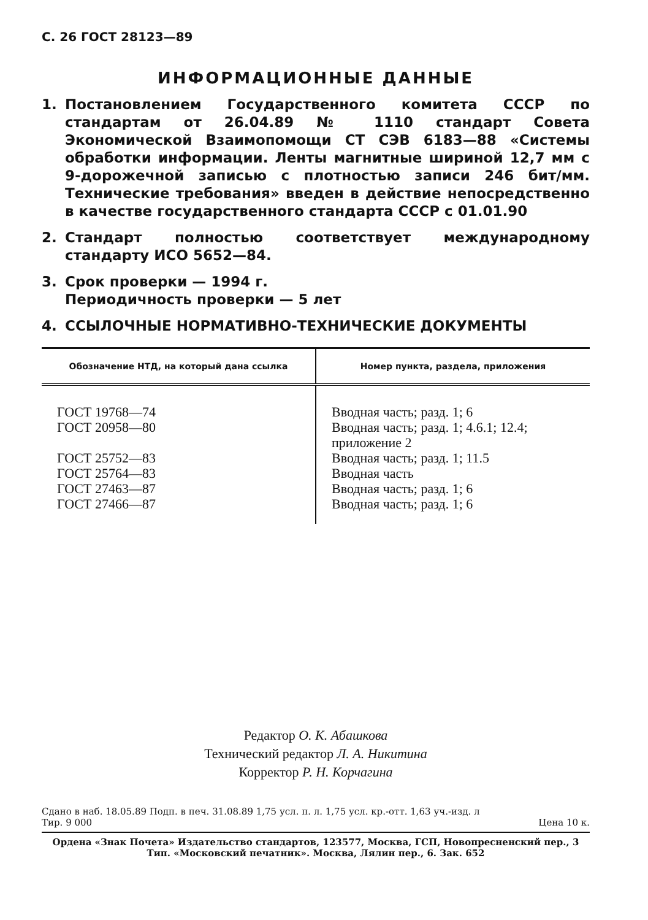С. 26 ГОСТ 28123—89
ИНФОРМАЦИОННЫЕ ДАННЫЕ
1. Постановлением Государственного комитета СССР по стандартам от 26.04.89 № 1110 стандарт Совета Экономической Взаимопомощи СТ СЭВ 6183—88 «Системы обработки информации. Ленты магнитные шириной 12,7 мм с 9-дорожечной записью с плотностью записи 246 бит/мм. Технические требования» введен в действие непосредственно в качестве государственного стандарта СССР с 01.01.90
2. Стандарт полностью соответствует международному стандарту ИСО 5652—84.
3. Срок проверки — 1994 г.
Периодичность проверки — 5 лет
4. ССЫЛОЧНЫЕ НОРМАТИВНО-ТЕХНИЧЕСКИЕ ДОКУМЕНТЫ
| Обозначение НТД, на который дана ссылка | Номер пункта, раздела, приложения |
| --- | --- |
| ГОСТ 19768—74 ГОСТ 20958—80 ГОСТ 25752—83 ГОСТ 25764—83 ГОСТ 27463—87 ГОСТ 27466—87 | Вводная часть; разд. 1; 6 Вводная часть; разд. 1; 4.6.1; 12.4; приложение 2 Вводная часть; разд. 1; 11.5 Вводная часть Вводная часть; разд. 1; 6 Вводная часть; разд. 1; 6 |
Редактор О. К. Абашкова
Технический редактор Л. А. Никитина
Корректор Р. Н. Корчагина
Сдано в наб. 18.05.89 Подп. в печ. 31.08.89 1,75 усл. п. л. 1,75 усл. кр.-отт. 1,63 уч.-изд. л
Тир. 9 000 Цена 10 к.
Ордена «Знак Почета» Издательство стандартов, 123577, Москва, ГСП, Новопресненский пер., 3
Тип. «Московский печатник». Москва, Лялин пер., 6. Зак. 652